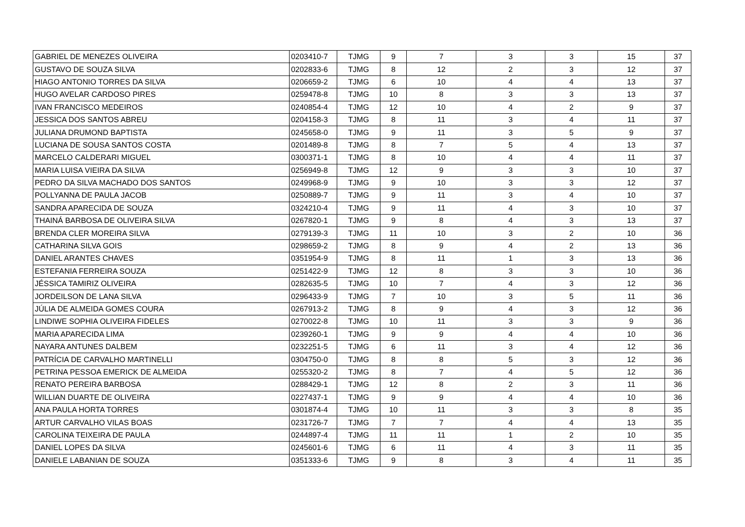| GABRIEL DE MENEZES OLIVEIRA | 0203410-7 | TJMG | 9 | 7 | 3 | 3 | 15 | 37 |
| GUSTAVO DE SOUZA SILVA | 0202833-6 | TJMG | 8 | 12 | 2 | 3 | 12 | 37 |
| HIAGO ANTONIO TORRES DA SILVA | 0206659-2 | TJMG | 6 | 10 | 4 | 4 | 13 | 37 |
| HUGO AVELAR CARDOSO PIRES | 0259478-8 | TJMG | 10 | 8 | 3 | 3 | 13 | 37 |
| IVAN FRANCISCO MEDEIROS | 0240854-4 | TJMG | 12 | 10 | 4 | 2 | 9 | 37 |
| JESSICA DOS SANTOS ABREU | 0204158-3 | TJMG | 8 | 11 | 3 | 4 | 11 | 37 |
| JULIANA DRUMOND BAPTISTA | 0245658-0 | TJMG | 9 | 11 | 3 | 5 | 9 | 37 |
| LUCIANA DE SOUSA SANTOS COSTA | 0201489-8 | TJMG | 8 | 7 | 5 | 4 | 13 | 37 |
| MARCELO CALDERARI MIGUEL | 0300371-1 | TJMG | 8 | 10 | 4 | 4 | 11 | 37 |
| MARIA LUISA VIEIRA DA SILVA | 0256949-8 | TJMG | 12 | 9 | 3 | 3 | 10 | 37 |
| PEDRO DA SILVA MACHADO DOS SANTOS | 0249968-9 | TJMG | 9 | 10 | 3 | 3 | 12 | 37 |
| POLLYANNA DE PAULA JACOB | 0250889-7 | TJMG | 9 | 11 | 3 | 4 | 10 | 37 |
| SANDRA APARECIDA DE SOUZA | 0324210-4 | TJMG | 9 | 11 | 4 | 3 | 10 | 37 |
| THAINÁ BARBOSA DE OLIVEIRA SILVA | 0267820-1 | TJMG | 9 | 8 | 4 | 3 | 13 | 37 |
| BRENDA CLER MOREIRA SILVA | 0279139-3 | TJMG | 11 | 10 | 3 | 2 | 10 | 36 |
| CATHARINA SILVA GOIS | 0298659-2 | TJMG | 8 | 9 | 4 | 2 | 13 | 36 |
| DANIEL ARANTES CHAVES | 0351954-9 | TJMG | 8 | 11 | 1 | 3 | 13 | 36 |
| ESTEFANIA FERREIRA SOUZA | 0251422-9 | TJMG | 12 | 8 | 3 | 3 | 10 | 36 |
| JÉSSICA TAMIRIZ OLIVEIRA | 0282635-5 | TJMG | 10 | 7 | 4 | 3 | 12 | 36 |
| JORDEILSON DE LANA SILVA | 0296433-9 | TJMG | 7 | 10 | 3 | 5 | 11 | 36 |
| JÚLIA DE ALMEIDA GOMES COURA | 0267913-2 | TJMG | 8 | 9 | 4 | 3 | 12 | 36 |
| LINDIWE SOPHIA OLIVEIRA FIDELES | 0270022-8 | TJMG | 10 | 11 | 3 | 3 | 9 | 36 |
| MARIA APARECIDA LIMA | 0239260-1 | TJMG | 9 | 9 | 4 | 4 | 10 | 36 |
| NAYARA ANTUNES DALBEM | 0232251-5 | TJMG | 6 | 11 | 3 | 4 | 12 | 36 |
| PATRÍCIA DE CARVALHO MARTINELLI | 0304750-0 | TJMG | 8 | 8 | 5 | 3 | 12 | 36 |
| PETRINA PESSOA EMERICK DE ALMEIDA | 0255320-2 | TJMG | 8 | 7 | 4 | 5 | 12 | 36 |
| RENATO PEREIRA BARBOSA | 0288429-1 | TJMG | 12 | 8 | 2 | 3 | 11 | 36 |
| WILLIAN DUARTE DE OLIVEIRA | 0227437-1 | TJMG | 9 | 9 | 4 | 4 | 10 | 36 |
| ANA PAULA HORTA TORRES | 0301874-4 | TJMG | 10 | 11 | 3 | 3 | 8 | 35 |
| ARTUR CARVALHO VILAS BOAS | 0231726-7 | TJMG | 7 | 7 | 4 | 4 | 13 | 35 |
| CAROLINA TEIXEIRA DE PAULA | 0244897-4 | TJMG | 11 | 11 | 1 | 2 | 10 | 35 |
| DANIEL LOPES DA SILVA | 0245601-6 | TJMG | 6 | 11 | 4 | 3 | 11 | 35 |
| DANIELE LABANIAN DE SOUZA | 0351333-6 | TJMG | 9 | 8 | 3 | 4 | 11 | 35 |